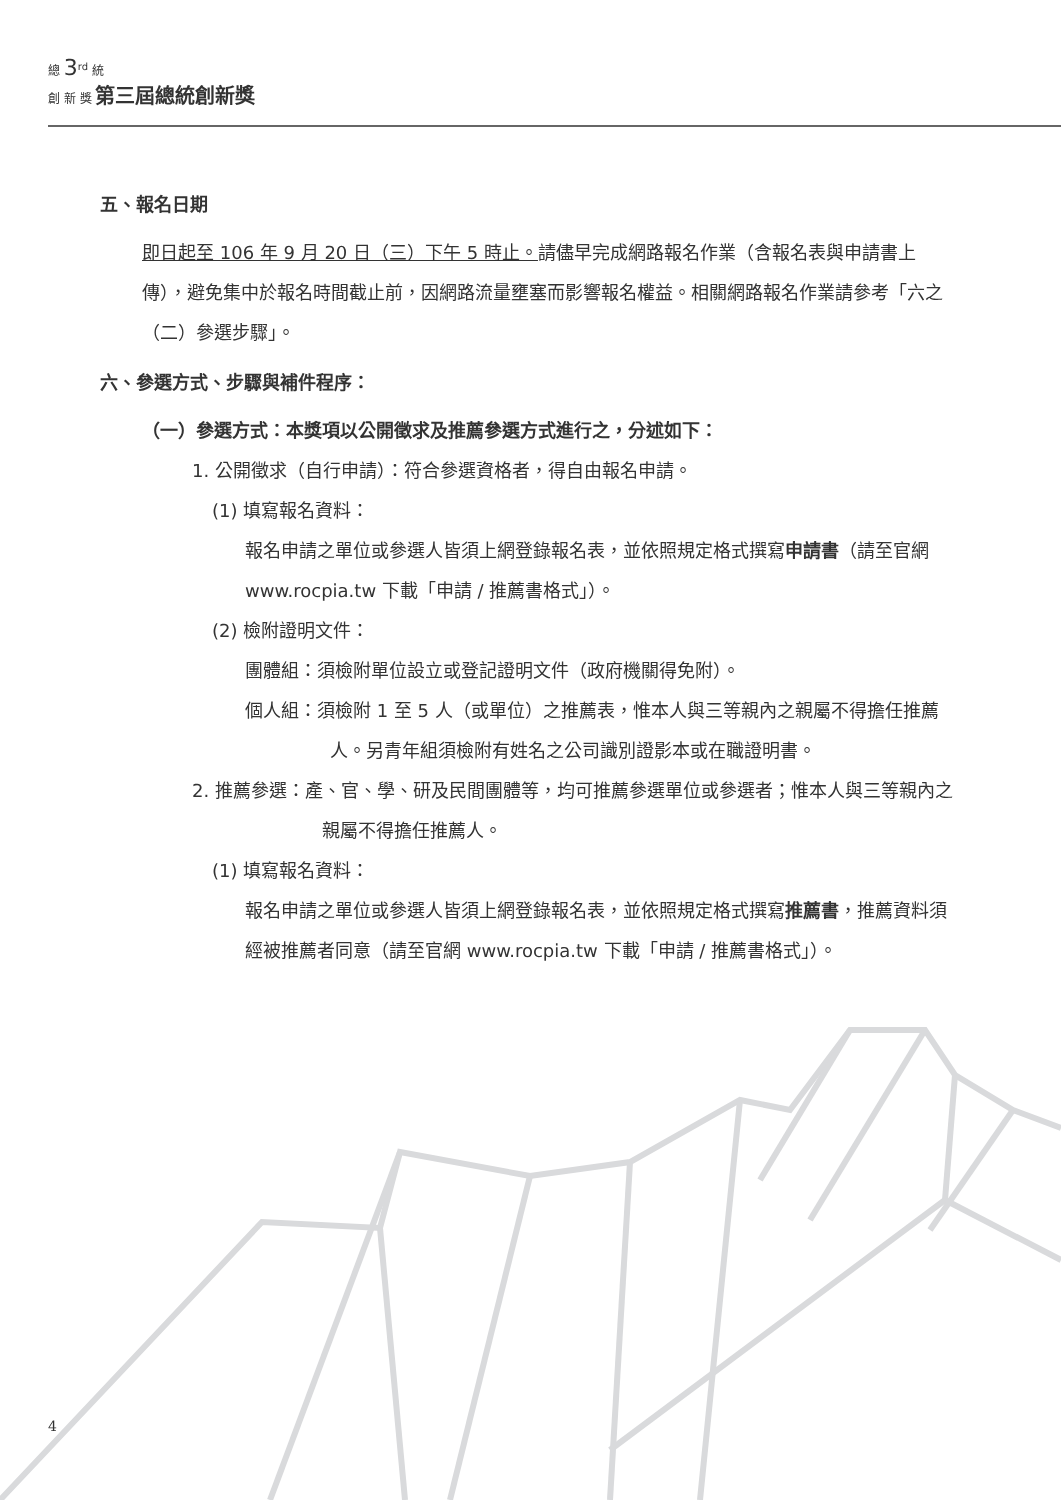總 3<sup>rd</sup> 統
創 新 獎 第三屆總統創新獎
五、報名日期
即日起至 106 年 9 月 20 日（三）下午 5 時止。請儘早完成網路報名作業（含報名表與申請書上傳），避免集中於報名時間截止前，因網路流量壅塞而影響報名權益。相關網路報名作業請參考「六之（二）參選步驟」。
六、參選方式、步驟與補件程序：
（一）參選方式：本獎項以公開徵求及推薦參選方式進行之，分述如下：
1. 公開徵求（自行申請）：符合參選資格者，得自由報名申請。
(1) 填寫報名資料：
報名申請之單位或參選人皆須上網登錄報名表，並依照規定格式撰寫申請書（請至官網 www.rocpia.tw 下載「申請 / 推薦書格式」）。
(2) 檢附證明文件：
團體組：須檢附單位設立或登記證明文件（政府機關得免附）。
個人組：須檢附 1 至 5 人（或單位）之推薦表，惟本人與三等親內之親屬不得擔任推薦人。另青年組須檢附有姓名之公司識別證影本或在職證明書。
2. 推薦參選：產、官、學、研及民間團體等，均可推薦參選單位或參選者；惟本人與三等親內之親屬不得擔任推薦人。
(1) 填寫報名資料：
報名申請之單位或參選人皆須上網登錄報名表，並依照規定格式撰寫推薦書，推薦資料須經被推薦者同意（請至官網 www.rocpia.tw 下載「申請 / 推薦書格式」）。
4